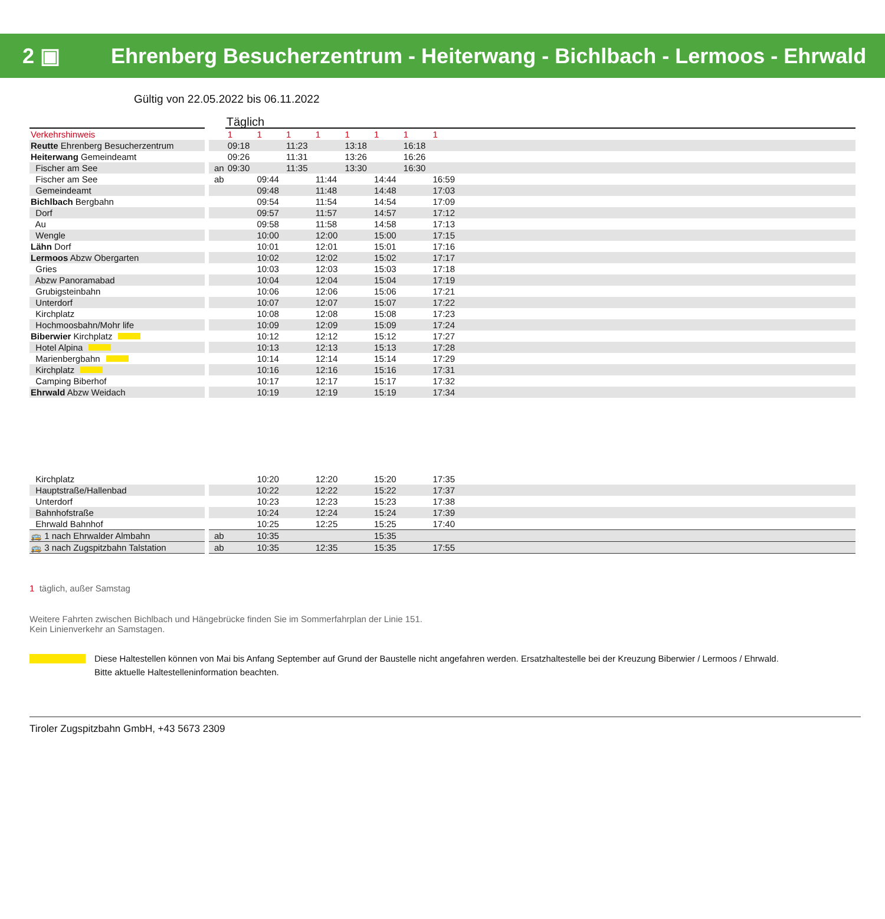2 ▣ Ehrenberg Besucherzentrum - Heiterwang - Bichlbach - Lermoos - Ehrwald
Gültig von 22.05.2022 bis 06.11.2022
| | | Täglich | | | | | | | | |
| Verkehrshinweis | | 1 | 1 | 1 | 1 | 1 | 1 | 1 | 1 | |
| Reutte Ehrenberg Besucherzentrum | | 09:18 | | 11:23 | | 13:18 | | 16:18 | | |
| Heiterwang Gemeindeamt | | 09:26 | | 11:31 | | 13:26 | | 16:26 | | |
| Fischer am See | an | 09:30 | | 11:35 | | 13:30 | | 16:30 | | |
| Fischer am See | ab | | 09:44 | | 11:44 | | 14:44 | | 16:59 | |
| Gemeindeamt | | | 09:48 | | 11:48 | | 14:48 | | 17:03 | |
| Bichlbach Bergbahn | | | 09:54 | | 11:54 | | 14:54 | | 17:09 | |
| Dorf | | | 09:57 | | 11:57 | | 14:57 | | 17:12 | |
| Au | | | 09:58 | | 11:58 | | 14:58 | | 17:13 | |
| Wengle | | | 10:00 | | 12:00 | | 15:00 | | 17:15 | |
| Lähn Dorf | | | 10:01 | | 12:01 | | 15:01 | | 17:16 | |
| Lermoos Abzw Obergarten | | | 10:02 | | 12:02 | | 15:02 | | 17:17 | |
| Gries | | | 10:03 | | 12:03 | | 15:03 | | 17:18 | |
| Abzw Panoramabad | | | 10:04 | | 12:04 | | 15:04 | | 17:19 | |
| Grubigsteinbahn | | | 10:06 | | 12:06 | | 15:06 | | 17:21 | |
| Unterdorf | | | 10:07 | | 12:07 | | 15:07 | | 17:22 | |
| Kirchplatz | | | 10:08 | | 12:08 | | 15:08 | | 17:23 | |
| Hochmoosbahn/Mohr life | | | 10:09 | | 12:09 | | 15:09 | | 17:24 | |
| Biberwier Kirchplatz | | | 10:12 | | 12:12 | | 15:12 | | 17:27 | |
| Hotel Alpina | | | 10:13 | | 12:13 | | 15:13 | | 17:28 | |
| Marienbergbahn | | | 10:14 | | 12:14 | | 15:14 | | 17:29 | |
| Kirchplatz | | | 10:16 | | 12:16 | | 15:16 | | 17:31 | |
| Camping Biberhof | | | 10:17 | | 12:17 | | 15:17 | | 17:32 | |
| Ehrwald Abzw Weidach | | | 10:19 | | 12:19 | | 15:19 | | 17:34 | |
| Kirchplatz | | | 10:20 | | 12:20 | | 15:20 | | 17:35 | |
| Hauptstraße/Hallenbad | | | 10:22 | | 12:22 | | 15:22 | | 17:37 | |
| Unterdorf | | | 10:23 | | 12:23 | | 15:23 | | 17:38 | |
| Bahnhofstraße | | | 10:24 | | 12:24 | | 15:24 | | 17:39 | |
| Ehrwald Bahnhof | | | 10:25 | | 12:25 | | 15:25 | | 17:40 | |
| 🚌 1 nach Ehrwalder Almbahn | ab | | 10:35 | | | | 15:35 | | | |
| 🚌 3 nach Zugspitzbahn Talstation | ab | | 10:35 | | 12:35 | | 15:35 | | 17:55 | |
1 täglich, außer Samstag
Weitere Fahrten zwischen Bichlbach und Hängebrücke finden Sie im Sommerfahrplan der Linie 151.
Kein Linienverkehr an Samstagen.
Diese Haltestellen können von Mai bis Anfang September auf Grund der Baustelle nicht angefahren werden. Ersatzhaltestelle bei der Kreuzung Biberwier / Lermoos / Ehrwald.
Bitte aktuelle Haltestelleninformation beachten.
Tiroler Zugspitzbahn GmbH, +43 5673 2309